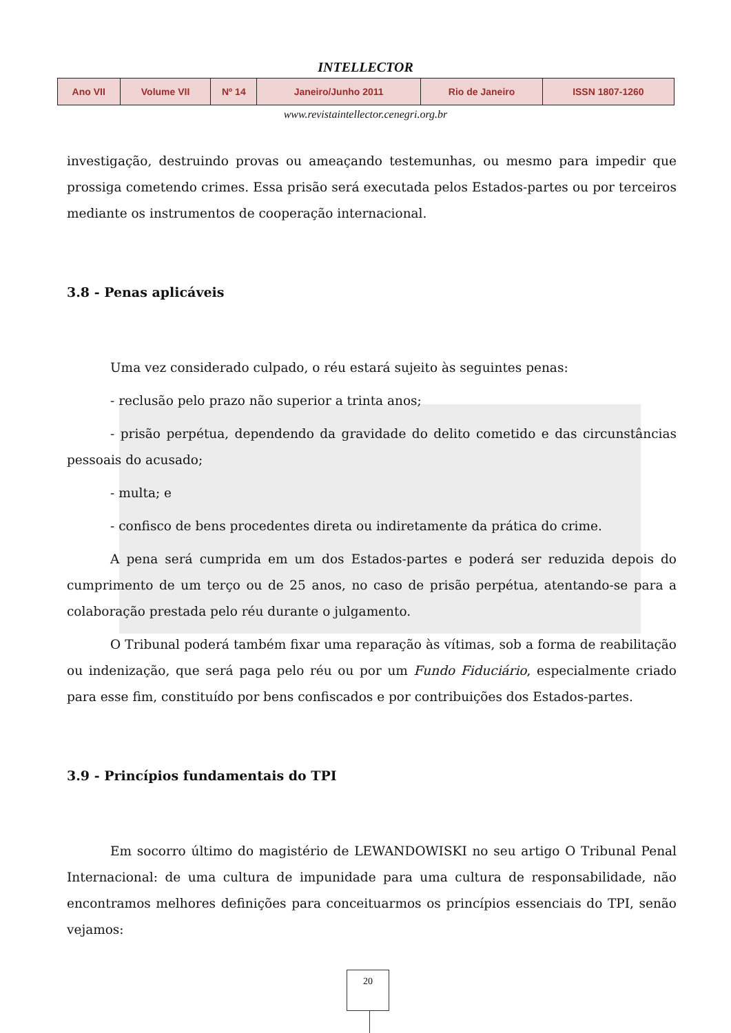INTELLECTOR
| Ano VII | Volume VII | Nº 14 | Janeiro/Junho 2011 | Rio de Janeiro | ISSN 1807-1260 |
www.revistaintellector.cenegri.org.br
investigação, destruindo provas ou ameaçando testemunhas, ou mesmo para impedir que prossiga cometendo crimes. Essa prisão será executada pelos Estados-partes ou por terceiros mediante os instrumentos de cooperação internacional.
3.8 - Penas aplicáveis
Uma vez considerado culpado, o réu estará sujeito às seguintes penas:
- reclusão pelo prazo não superior a trinta anos;
- prisão perpétua, dependendo da gravidade do delito cometido e das circunstâncias pessoais do acusado;
- multa; e
- confisco de bens procedentes direta ou indiretamente da prática do crime.
A pena será cumprida em um dos Estados-partes e poderá ser reduzida depois do cumprimento de um terço ou de 25 anos, no caso de prisão perpétua, atentando-se para a colaboração prestada pelo réu durante o julgamento.
O Tribunal poderá também fixar uma reparação às vítimas, sob a forma de reabilitação ou indenização, que será paga pelo réu ou por um Fundo Fiduciário, especialmente criado para esse fim, constituído por bens confiscados e por contribuições dos Estados-partes.
3.9 - Princípios fundamentais do TPI
Em socorro último do magistério de LEWANDOWISKI no seu artigo O Tribunal Penal Internacional: de uma cultura de impunidade para uma cultura de responsabilidade, não encontramos melhores definições para conceituarmos os princípios essenciais do TPI, senão vejamos:
20